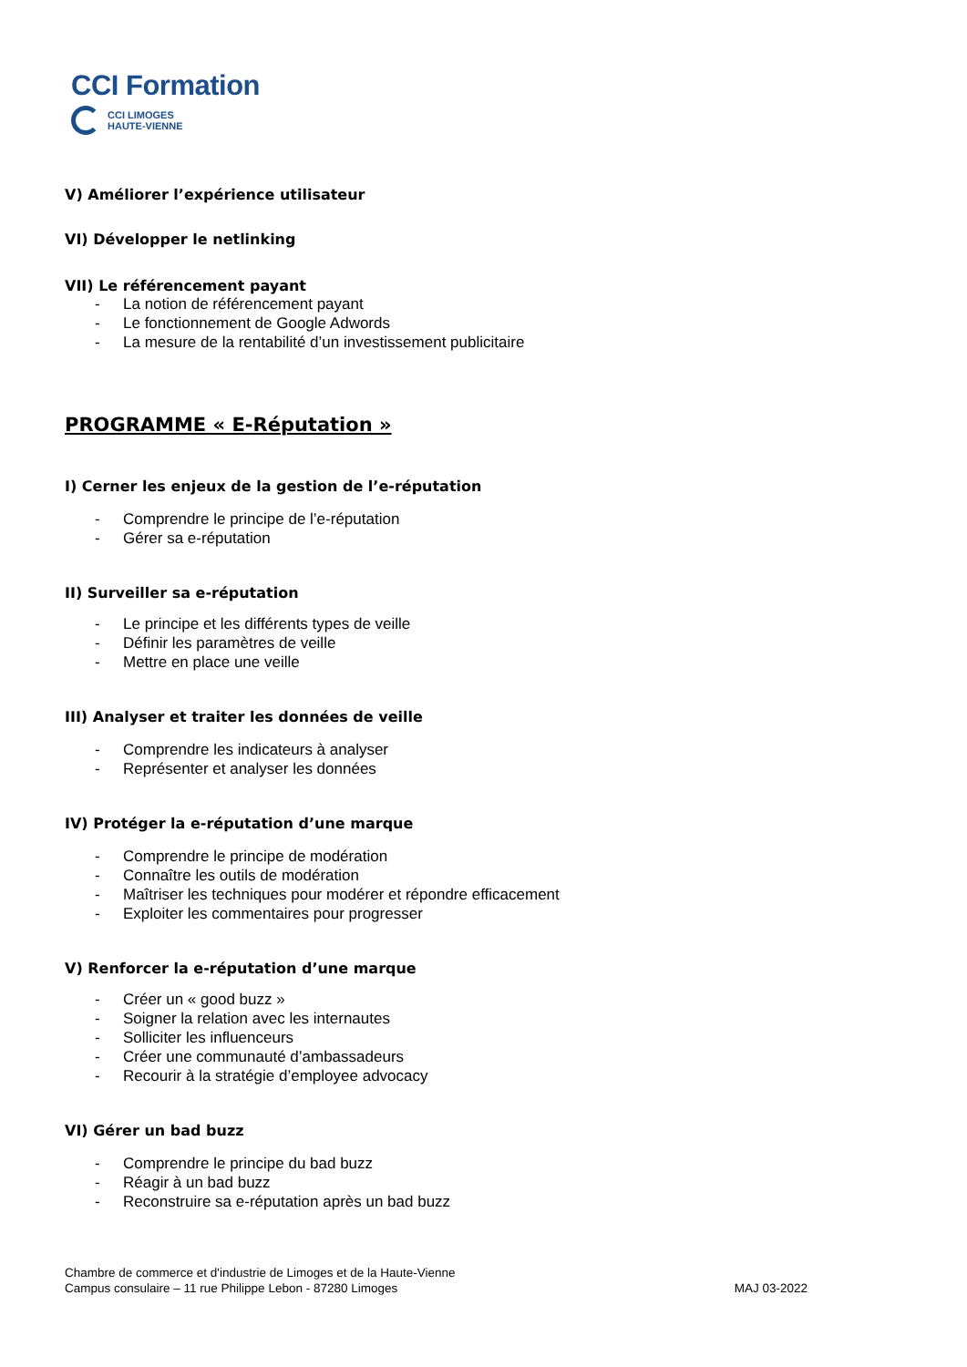CCI Formation
CCI LIMOGES
HAUTE-VIENNE
V) Améliorer l’expérience utilisateur
VI) Développer le netlinking
VII) Le référencement payant
- La notion de référencement payant
- Le fonctionnement de Google Adwords
- La mesure de la rentabilité d’un investissement publicitaire
PROGRAMME « E-Réputation »
I) Cerner les enjeux de la gestion de l’e-réputation
- Comprendre le principe de l’e-réputation
- Gérer sa e-réputation
II) Surveiller sa e-réputation
- Le principe et les différents types de veille
- Définir les paramètres de veille
- Mettre en place une veille
III) Analyser et traiter les données de veille
- Comprendre les indicateurs à analyser
- Représenter et analyser les données
IV) Protéger la e-réputation d’une marque
- Comprendre le principe de modération
- Connaître les outils de modération
- Maîtriser les techniques pour modérer et répondre efficacement
- Exploiter les commentaires pour progresser
V) Renforcer la e-réputation d’une marque
- Créer un « good buzz »
- Soigner la relation avec les internautes
- Solliciter les influenceurs
- Créer une communauté d’ambassadeurs
- Recourir à la stratégie d’employee advocacy
VI) Gérer un bad buzz
- Comprendre le principe du bad buzz
- Réagir à un bad buzz
- Reconstruire sa e-réputation après un bad buzz
Chambre de commerce et d'industrie de Limoges et de la Haute-Vienne
Campus consulaire – 11 rue Philippe Lebon - 87280 Limoges
MAJ 03-2022